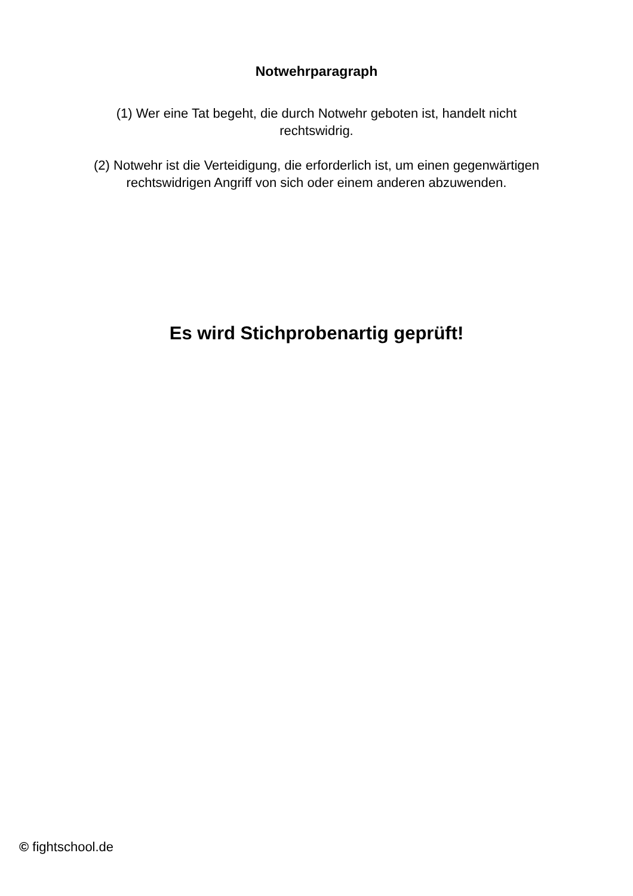Notwehrparagraph
(1) Wer eine Tat begeht, die durch Notwehr geboten ist, handelt nicht rechtswidrig.
(2) Notwehr ist die Verteidigung, die erforderlich ist, um einen gegenwärtigen rechtswidrigen Angriff von sich oder einem anderen abzuwenden.
Es wird Stichprobenartig geprüft!
© fightschool.de